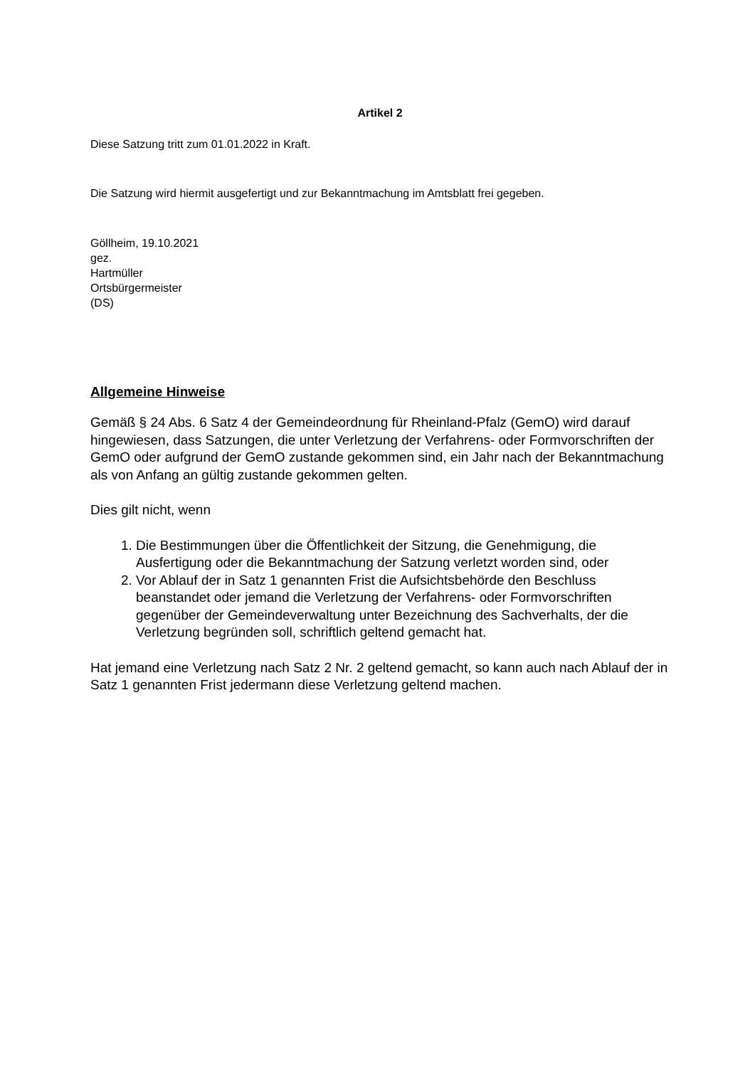Artikel 2
Diese Satzung tritt zum 01.01.2022 in Kraft.
Die Satzung wird hiermit ausgefertigt und zur Bekanntmachung im Amtsblatt frei gegeben.
Göllheim, 19.10.2021
gez.
Hartmüller
Ortsbürgermeister
(DS)
Allgemeine Hinweise
Gemäß § 24 Abs. 6 Satz 4 der Gemeindeordnung für Rheinland-Pfalz (GemO) wird darauf hingewiesen, dass Satzungen, die unter Verletzung der Verfahrens- oder Formvorschriften der GemO oder aufgrund der GemO zustande gekommen sind, ein Jahr nach der Bekanntmachung als von Anfang an gültig zustande gekommen gelten.
Dies gilt nicht, wenn
1. Die Bestimmungen über die Öffentlichkeit der Sitzung, die Genehmigung, die Ausfertigung oder die Bekanntmachung der Satzung verletzt worden sind, oder
2. Vor Ablauf der in Satz 1 genannten Frist die Aufsichtsbehörde den Beschluss beanstandet oder jemand die Verletzung der Verfahrens- oder Formvorschriften gegenüber der Gemeindeverwaltung unter Bezeichnung des Sachverhalts, der die Verletzung begründen soll, schriftlich geltend gemacht hat.
Hat jemand eine Verletzung nach Satz 2 Nr. 2 geltend gemacht, so kann auch nach Ablauf der in Satz 1 genannten Frist jedermann diese Verletzung geltend machen.